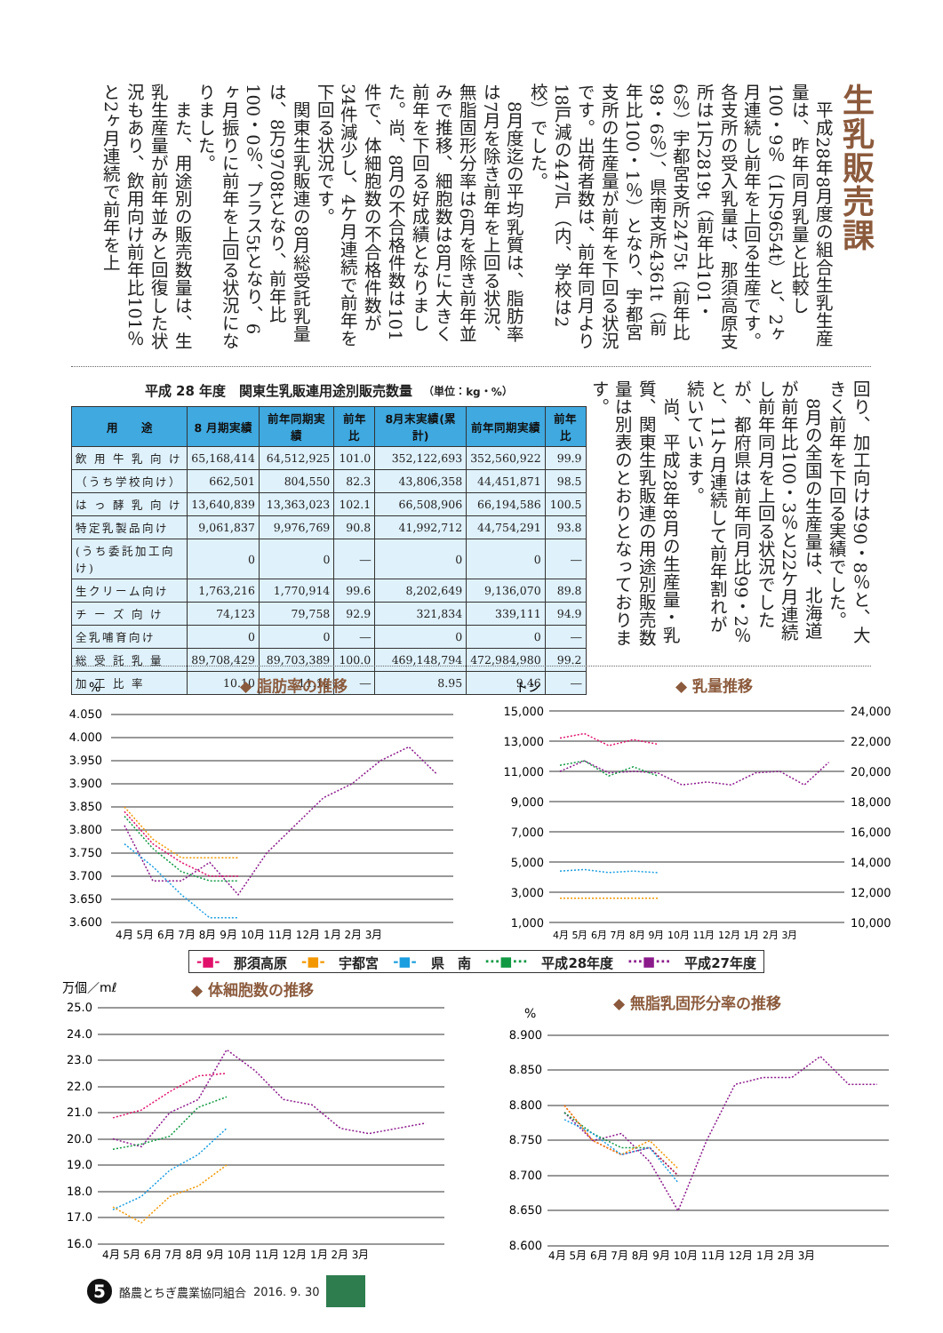生乳販売課
平成28年8月度の組合生乳生産量は、昨年同月乳量と比較し100・9％（1万9654t）と、2ヶ月連続し前年を上回る生産です。各支所の受入乳量は、那須高原支所は1万2819t（前年比101・6％）宇都宮支所2475t（前年比98・6％）、県南支所4361t（前年比100・1％）となり、宇都宮支所の生産量が前年を下回る状況です。出荷者数は、前年同月より18戸減の447戸（内、学校は2校）でした。
8月度迄の平均乳質は、脂肪率は7月を除き前年を上回る状況、無脂固形分率は6月を除き前年並みで推移、細胞数は8月に大きく前年を下回る好成績となりました。尚、8月の不合格件数は101件で、体細胞数の不合格件数が34件減少し、4ケ月連続で前年を下回る状況です。
関東生乳販連の8月総受託乳量は、8万9708tとなり、前年比100・0％、プラス5tとなり、6ヶ月振りに前年を上回る状況になりました。
また、用途別の販売数量は、生乳生産量が前年並みと回復した状況もあり、飲用向け前年比101％と2ヶ月連続で前年を上
平成 28 年度　関東生乳販連用途別販売数量 （単位：kg・%）
| 用 途 | 8 月期実績 | 前年同期実績 | 前年比 | 8月末実績(累計) | 前年同期実績 | 前年比 |
| --- | --- | --- | --- | --- | --- | --- |
| 飲 用 牛 乳 向 け | 65,168,414 | 64,512,925 | 101.0 | 352,122,693 | 352,560,922 | 99.9 |
| （うち学校向け） | 662,501 | 804,550 | 82.3 | 43,806,358 | 44,451,871 | 98.5 |
| は っ 酵 乳 向 け | 13,640,839 | 13,363,023 | 102.1 | 66,508,906 | 66,194,586 | 100.5 |
| 特定乳製品向け | 9,061,837 | 9,976,769 | 90.8 | 41,992,712 | 44,754,291 | 93.8 |
| (うち委託加工向け) | 0 | 0 | ― | 0 | 0 | ― |
| 生クリーム向け | 1,763,216 | 1,770,914 | 99.6 | 8,202,649 | 9,136,070 | 89.8 |
| チ ー ズ 向 け | 74,123 | 79,758 | 92.9 | 321,834 | 339,111 | 94.9 |
| 全乳哺育向け | 0 | 0 | ― | 0 | 0 | ― |
| 総 受 託 乳 量 | 89,708,429 | 89,703,389 | 100.0 | 469,148,794 | 472,984,980 | 99.2 |
| 加 工 比 率 | 10.10 | 11.12 | ― | 8.95 | 9.46 | ― |
回り、加工向けは90・8％と、大きく前年を下回る実績でした。
8月の全国の生産量は、北海道が前年比100・3％と22ケ月連続し前年同月を上回る状況でしたが、都府県は前年同月比99・2％と、11ケ月連続して前年割れが続いています。
尚、平成28年8月の生産量・乳質、関東生乳販連の用途別販売数量は別表のとおりとなっております。
%
◆ 脂肪率の推移
4.050
4.000
3.950
3.900
3.850
3.800
3.750
3.700
3.650
3.600
4月 5月 6月 7月 8月 9月 10月 11月 12月 1月 2月 3月
トン
◆ 乳量推移
15,000
13,000
11,000
9,000
7,000
5,000
3,000
1,000
24,000
22,000
20,000
18,000
16,000
14,000
12,000
10,000
4月 5月 6月 7月 8月 9月 10月 11月 12月 1月 2月 3月
-■- 那須高原 -■- 宇都宮 -■- 県　南 ···■··· 平成28年度 ···■··· 平成27年度
万個／mℓ
◆ 体細胞数の推移
25.0
24.0
23.0
22.0
21.0
20.0
19.0
18.0
17.0
16.0
4月 5月 6月 7月 8月 9月 10月 11月 12月 1月 2月 3月
%
◆ 無脂乳固形分率の推移
8.900
8.850
8.800
8.750
8.700
8.650
8.600
4月 5月 6月 7月 8月 9月 10月 11月 12月 1月 2月 3月
5
酪農とちぎ農業協同組合 2016. 9. 30